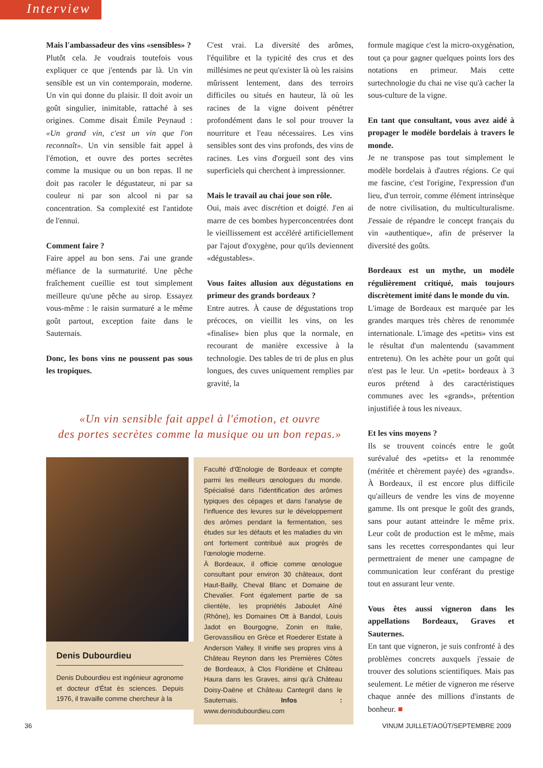Interview
Mais l'ambassadeur des vins «sensibles» ?
Plutôt cela. Je voudrais toutefois vous expliquer ce que j'entends par là. Un vin sensible est un vin contemporain, moderne. Un vin qui donne du plaisir. Il doit avoir un goût singulier, inimitable, rattaché à ses origines. Comme disait Émile Peynaud : «Un grand vin, c'est un vin que l'on reconnaît». Un vin sensible fait appel à l'émotion, et ouvre des portes secrètes comme la musique ou un bon repas. Il ne doit pas racoler le dégustateur, ni par sa couleur ni par son alcool ni par sa concentration. Sa complexité est l'antidote de l'ennui.
Comment faire ?
Faire appel au bon sens. J'ai une grande méfiance de la surmaturité. Une pêche fraîchement cueillie est tout simplement meilleure qu'une pêche au sirop. Essayez vous-même : le raisin surmaturé a le même goût partout, exception faite dans le Sauternais.
Donc, les bons vins ne poussent pas sous les tropiques.
C'est vrai. La diversité des arômes, l'équilibre et la typicité des crus et des millésimes ne peut qu'exister là où les raisins mûrissent lentement, dans des terroirs difficiles ou situés en hauteur, là où les racines de la vigne doivent pénétrer profondément dans le sol pour trouver la nourriture et l'eau nécessaires. Les vins sensibles sont des vins profonds, des vins de racines. Les vins d'orgueil sont des vins superficiels qui cherchent à impressionner.
Mais le travail au chai joue son rôle.
Oui, mais avec discrétion et doigté. J'en ai marre de ces bombes hyperconcentrées dont le vieillissement est accéléré artificiellement par l'ajout d'oxygène, pour qu'ils deviennent «dégustables».
Vous faites allusion aux dégustations en primeur des grands bordeaux ?
Entre autres. À cause de dégustations trop précoces, on vieillit les vins, on les «finalise» bien plus que la normale, en recourant de manière excessive à la technologie. Des tables de tri de plus en plus longues, des cuves uniquement remplies par gravité, la
«Un vin sensible fait appel à l'émotion, et ouvre
des portes secrètes comme la musique ou un bon repas.»
Denis Dubourdieu
Denis Dubourdieu est ingénieur agronome et docteur d'État ès sciences. Depuis 1976, il travaille comme chercheur à la
Faculté d'Œnologie de Bordeaux et compte parmi les meilleurs œnologues du monde. Spécialisé dans l'identification des arômes typiques des cépages et dans l'analyse de l'influence des levures sur le développement des arômes pendant la fermentation, ses études sur les défauts et les maladies du vin ont fortement contribué aux progrès de l'œnologie moderne.
À Bordeaux, il officie comme œnologue consultant pour environ 30 châteaux, dont Haut-Bailly, Cheval Blanc et Domaine de Chevalier. Font également partie de sa clientèle, les propriétés Jaboulet Aîné (Rhône), les Domaines Ott à Bandol, Louis Jadot en Bourgogne, Zonin en Italie, Gerovassiliou en Grèce et Roederer Estate à Anderson Valley. Il vinifie ses propres vins à Château Reynon dans les Premières Côtes de Bordeaux, à Clos Floridène et Château Haura dans les Graves, ainsi qu'à Château Doisy-Daëne et Château Cantegril dans le Sauternais. Infos : www.denisdubourdieu.com
formule magique c'est la micro-oxygénation, tout ça pour gagner quelques points lors des notations en primeur. Mais cette surtechnologie du chai ne vise qu'à cacher la sous-culture de la vigne.
En tant que consultant, vous avez aidé à propager le modèle bordelais à travers le monde.
Je ne transpose pas tout simplement le modèle bordelais à d'autres régions. Ce qui me fascine, c'est l'origine, l'expression d'un lieu, d'un terroir, comme élément intrinsèque de notre civilisation, du multiculturalisme. J'essaie de répandre le concept français du vin «authentique», afin de préserver la diversité des goûts.
Bordeaux est un mythe, un modèle régulièrement critiqué, mais toujours discrètement imité dans le monde du vin.
L'image de Bordeaux est marquée par les grandes marques très chères de renommée internationale. L'image des «petits» vins est le résultat d'un malentendu (savamment entretenu). On les achète pour un goût qui n'est pas le leur. Un «petit» bordeaux à 3 euros prétend à des caractéristiques communes avec les «grands», prétention injustifiée à tous les niveaux.
Et les vins moyens ?
Ils se trouvent coincés entre le goût surévalué des «petits» et la renommée (méritée et chèrement payée) des «grands». À Bordeaux, il est encore plus difficile qu'ailleurs de vendre les vins de moyenne gamme. Ils ont presque le goût des grands, sans pour autant atteindre le même prix. Leur coût de production est le même, mais sans les recettes correspondantes qui leur permettraient de mener une campagne de communication leur conférant du prestige tout en assurant leur vente.
Vous êtes aussi vigneron dans les appellations Bordeaux, Graves et Sauternes.
En tant que vigneron, je suis confronté à des problèmes concrets auxquels j'essaie de trouver des solutions scientifiques. Mais pas seulement. Le métier de vigneron me réserve chaque année des millions d'instants de bonheur. ■
36 VINUM JUILLET/AOÛT/SEPTEMBRE 2009